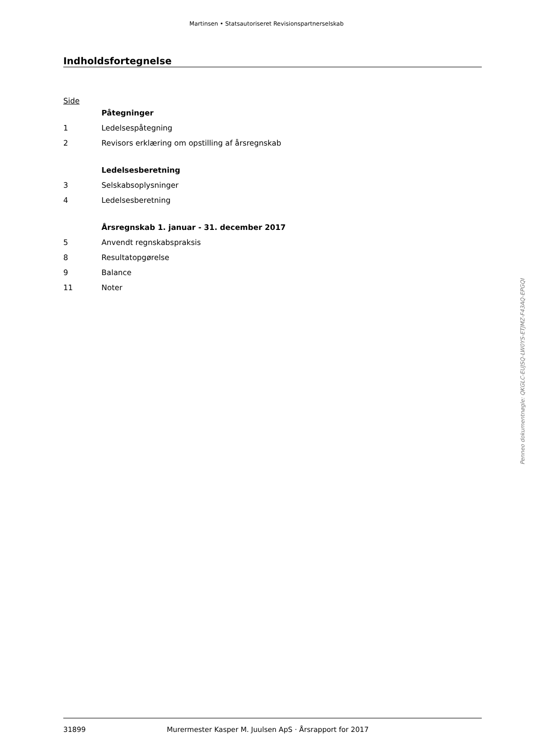Martinsen • Statsautoriseret Revisionspartnerselskab
Indholdsfortegnelse
Side
Påtegninger
1 Ledelsespåtegning
2 Revisors erklæring om opstilling af årsregnskab
Ledelsesberetning
3 Selskabsoplysninger
4 Ledelsesberetning
Årsregnskab 1. januar - 31. december 2017
5 Anvendt regnskabspraksis
8 Resultatopgørelse
9 Balance
11 Noter
Penneo dokumentnøgle: QKGLC-EUJSQ-LW0YS-ETJMZ-F43AQ-EPGQI
31899 Murermester Kasper M. Juulsen ApS · Årsrapport for 2017